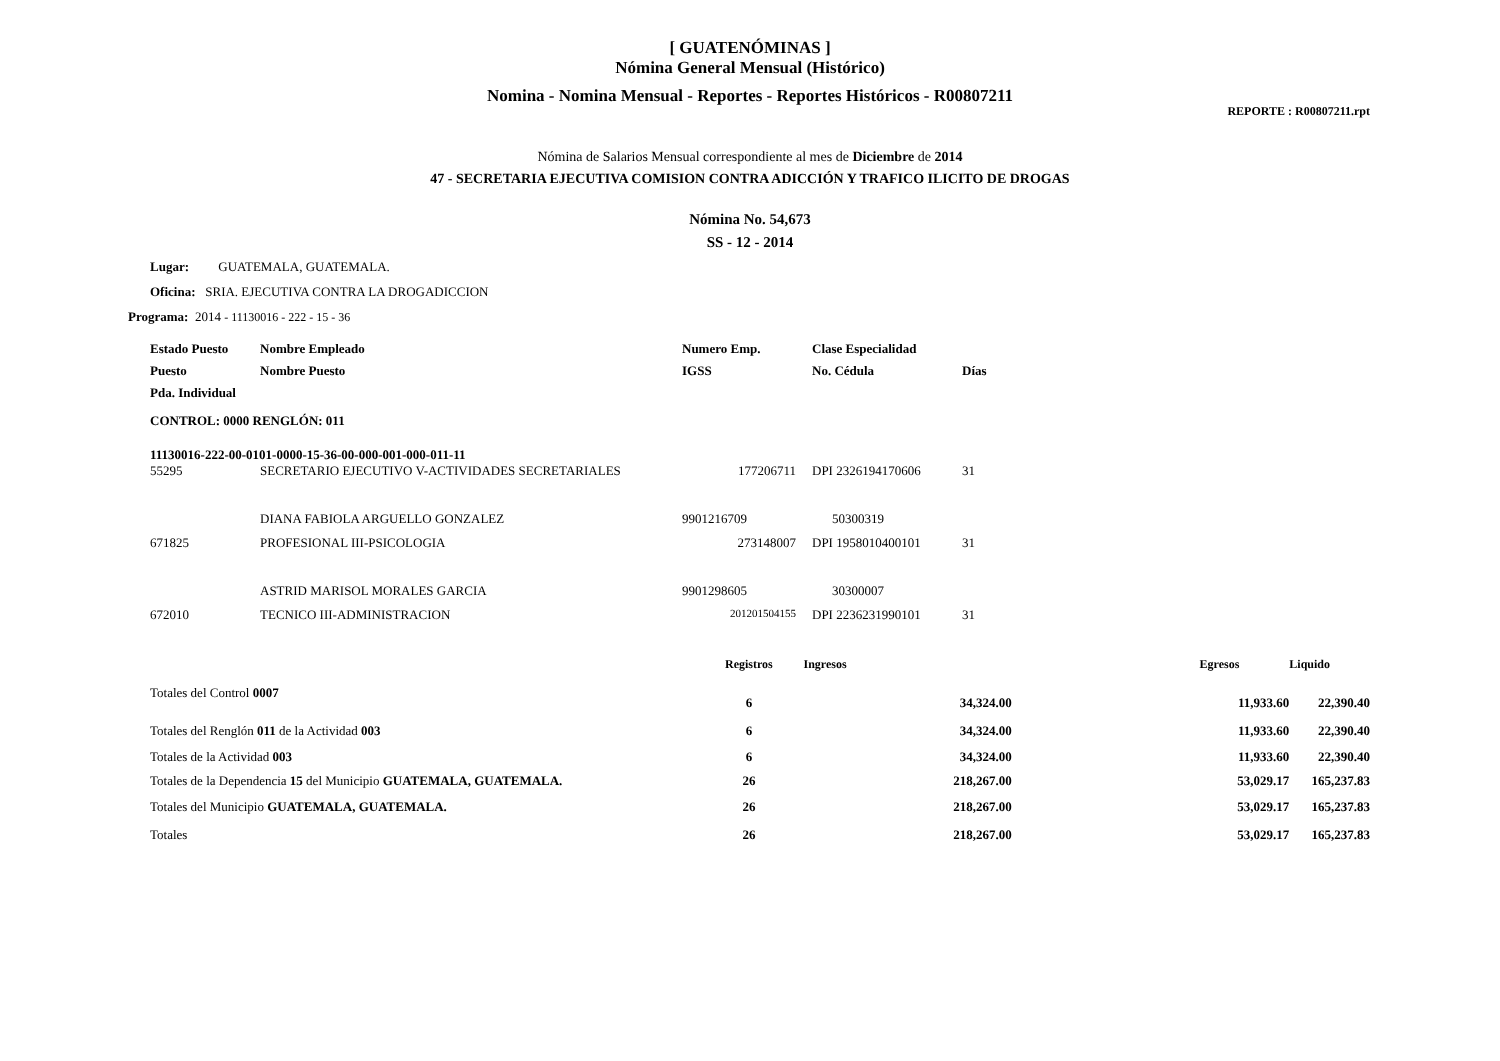[ GUATENÓMINAS ]
Nómina General Mensual (Histórico)
Nomina - Nomina Mensual - Reportes - Reportes Históricos - R00807211
REPORTE : R00807211.rpt
Nómina de Salarios Mensual correspondiente al mes de Diciembre de 2014
47 - SECRETARIA EJECUTIVA COMISION CONTRA ADICCIÓN Y TRAFICO ILICITO DE DROGAS
Nómina No. 54,673
SS - 12 - 2014
Lugar: GUATEMALA, GUATEMALA.
Oficina: SRIA. EJECUTIVA CONTRA LA DROGADICCION
Programa: 2014 - 11130016 - 222 - 15 - 36
| Estado Puesto | Nombre Empleado | Numero Emp. | Clase Especialidad | |
| --- | --- | --- | --- | --- |
| Puesto | Nombre Puesto | IGSS | No. Cédula | Días |
| Pda. Individual | | | | |
| CONTROL: 0000 RENGLÓN: 011 | | | | |
| 11130016-222-00-0101-0000-15-36-00-000-001-000-011-11 | | | | |
| 55295 | SECRETARIO EJECUTIVO V-ACTIVIDADES SECRETARIALES | 177206711 | DPI 2326194170606 | 31 |
| | DIANA FABIOLA ARGUELLO GONZALEZ | 9901216709 | 50300319 | |
| 671825 | PROFESIONAL III-PSICOLOGIA | 273148007 | DPI 1958010400101 | 31 |
| | ASTRID MARISOL MORALES GARCIA | 9901298605 | 30300007 | |
| 672010 | TECNICO III-ADMINISTRACION | 201201504155 | DPI 2236231990101 | 31 |
| | Registros | Ingresos | Egresos | Liquido |
| --- | --- | --- | --- | --- |
| Totales del Control 0007 | 6 | 34,324.00 | 11,933.60 | 22,390.40 |
| Totales del Renglón 011 de la Actividad 003 | 6 | 34,324.00 | 11,933.60 | 22,390.40 |
| Totales de la Actividad 003 | 6 | 34,324.00 | 11,933.60 | 22,390.40 |
| Totales de la Dependencia 15 del Municipio GUATEMALA, GUATEMALA. | 26 | 218,267.00 | 53,029.17 | 165,237.83 |
| Totales del Municipio GUATEMALA, GUATEMALA. | 26 | 218,267.00 | 53,029.17 | 165,237.83 |
| Totales | 26 | 218,267.00 | 53,029.17 | 165,237.83 |